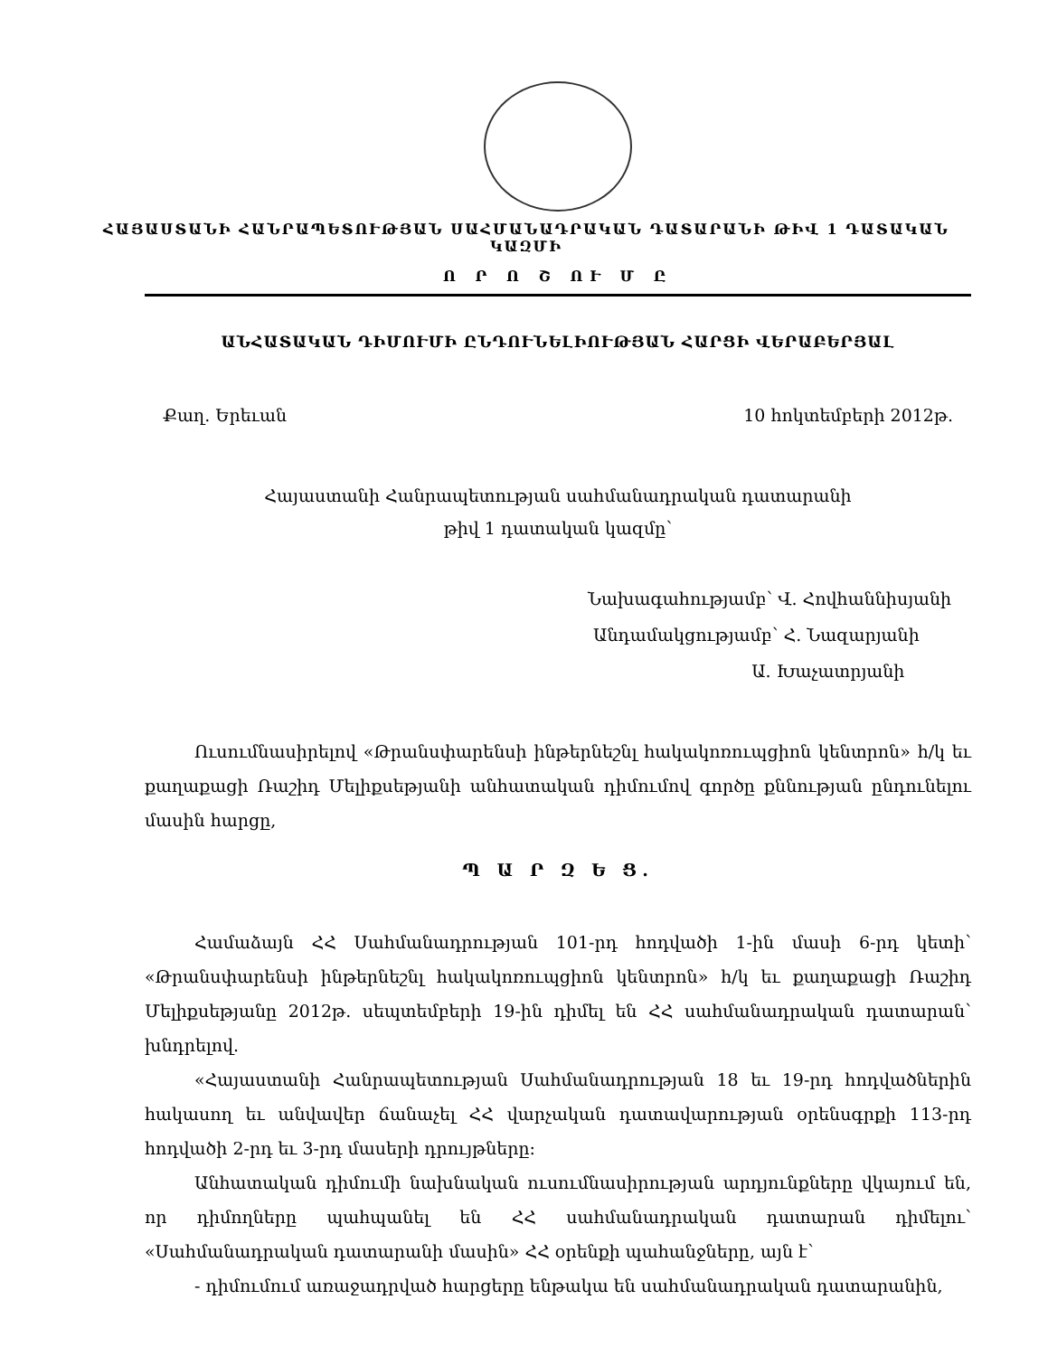ՀԱՅԱՍՏԱՆԻ ՀԱՆՐԱՊԵՏՈՒԹՅԱՆ ՍԱՀՄԱՆԱԴՐԱԿԱՆ ԴԱՏԱՐԱՆԻ ԹԻՎ 1 ԴԱՏԱԿԱՆ ԿԱԶՄԻ
Ո Ր Ո Շ ՈՒ Մ Ը
ԱՆՀԱՏԱԿԱՆ ԴԻՄՈՒՄԻ ԸՆԴՈՒՆԵԼԻՈՒԹՅԱՆ ՀԱՐՑԻ ՎԵՐԱԲԵՐՅԱԼ
Քաղ. Երեւան 10 հոկտեմբերի 2012թ.
Հայաստանի Հանրապետության սահմանադրական դատարանի
թիվ 1 դատական կազմը՝
Նախագահությամբ՝ Վ. Հովհաննիսյանի
Անդամակցությամբ՝ Հ. Նազարյանի
Ա. Խաչատրյանի
Ուսումնասիրելով «Թրանսփարենսի ինթերնեշնլ հակակոռուպցիոն կենտրոն» հ/կ եւ քաղաքացի Ռաշիդ Մելիքսեթյանի անհատական դիմումով գործը քննության ընդունելու մասին հարցը,
Պ Ա Ր Զ Ե Ց.
Համաձայն ՀՀ Սահմանադրության 101-րդ հոդվածի 1-ին մասի 6-րդ կետի՝ «Թրանսփարենսի ինթերնեշնլ հակակոռուպցիոն կենտրոն» հ/կ եւ քաղաքացի Ռաշիդ Մելիքսեթյանը 2012թ. սեպտեմբերի 19-ին դիմել են ՀՀ սահմանադրական դատարան՝ խնդրելով.
«Հայաստանի Հանրապետության Սահմանադրության 18 եւ 19-րդ հոդվածներին հակասող եւ անվավեր ճանաչել ՀՀ վարչական դատավարության օրենսգրքի 113-րդ հոդվածի 2-րդ եւ 3-րդ մասերի դրույթները:
Անհատական դիմումի նախնական ուսումնասիրության արդյունքները վկայում են, որ դիմողները պահպանել են ՀՀ սահմանադրական դատարան դիմելու՝ «Սահմանադրական դատարանի մասին» ՀՀ օրենքի պահանջները, այն է՝
- դիմումում առաջադրված հարցերը ենթակա են սահմանադրական դատարանին,